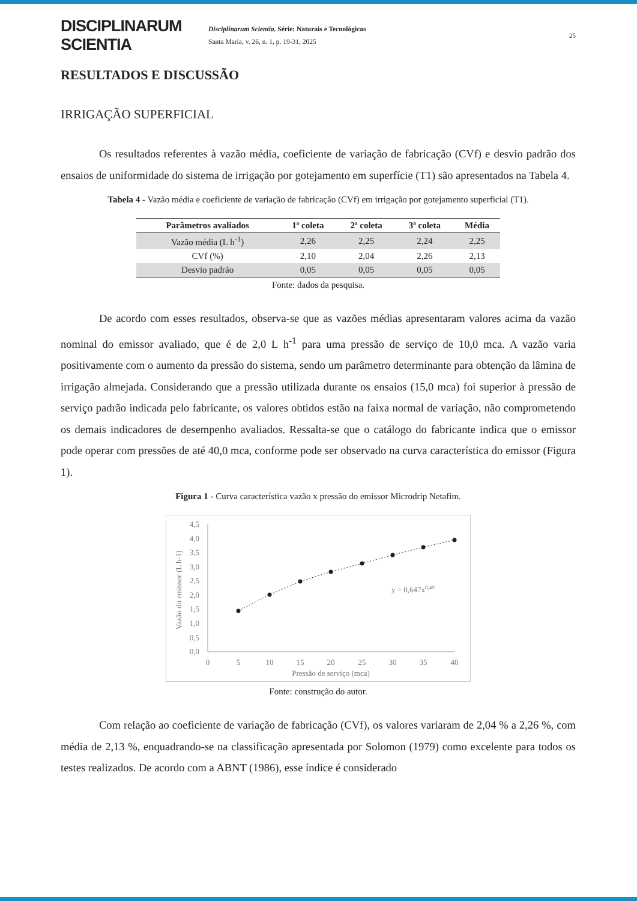DISCIPLINARUM SCIENTIA
Disciplinarum Scientia. Série: Naturais e Tecnológicas
Santa Maria, v. 26, n. 1, p. 19-31, 2025
25
RESULTADOS E DISCUSSÃO
IRRIGAÇÃO SUPERFICIAL
Os resultados referentes à vazão média, coeficiente de variação de fabricação (CVf) e desvio padrão dos ensaios de uniformidade do sistema de irrigação por gotejamento em superfície (T1) são apresentados na Tabela 4.
Tabela 4 - Vazão média e coeficiente de variação de fabricação (CVf) em irrigação por gotejamento superficial (T1).
| Parâmetros avaliados | 1ª coleta | 2ª coleta | 3ª coleta | Média |
| --- | --- | --- | --- | --- |
| Vazão média (L h<sup>-1</sup>) | 2,26 | 2,25 | 2,24 | 2,25 |
| CVf (%) | 2,10 | 2,04 | 2,26 | 2,13 |
| Desvio padrão | 0,05 | 0,05 | 0,05 | 0,05 |
Fonte: dados da pesquisa.
De acordo com esses resultados, observa-se que as vazões médias apresentaram valores acima da vazão nominal do emissor avaliado, que é de 2,0 L h<sup>-1</sup> para uma pressão de serviço de 10,0 mca. A vazão varia positivamente com o aumento da pressão do sistema, sendo um parâmetro determinante para obtenção da lâmina de irrigação almejada. Considerando que a pressão utilizada durante os ensaios (15,0 mca) foi superior à pressão de serviço padrão indicada pelo fabricante, os valores obtidos estão na faixa normal de variação, não comprometendo os demais indicadores de desempenho avaliados. Ressalta-se que o catálogo do fabricante indica que o emissor pode operar com pressões de até 40,0 mca, conforme pode ser observado na curva característica do emissor (Figura 1).
Figura 1 - Curva característica vazão x pressão do emissor Microdrip Netafim.
0,0
0,5
1,0
1,5
2,0
2,5
3,0
3,5
4,0
4,5
0
5
10
15
20
25
30
35
40
Pressão de serviço (mca)
Vazão do emissor (L h-1)
y = 0,647x0,49
Fonte: construção do autor.
Com relação ao coeficiente de variação de fabricação (CVf), os valores variaram de 2,04 % a 2,26 %, com média de 2,13 %, enquadrando-se na classificação apresentada por Solomon (1979) como excelente para todos os testes realizados. De acordo com a ABNT (1986), esse índice é considerado